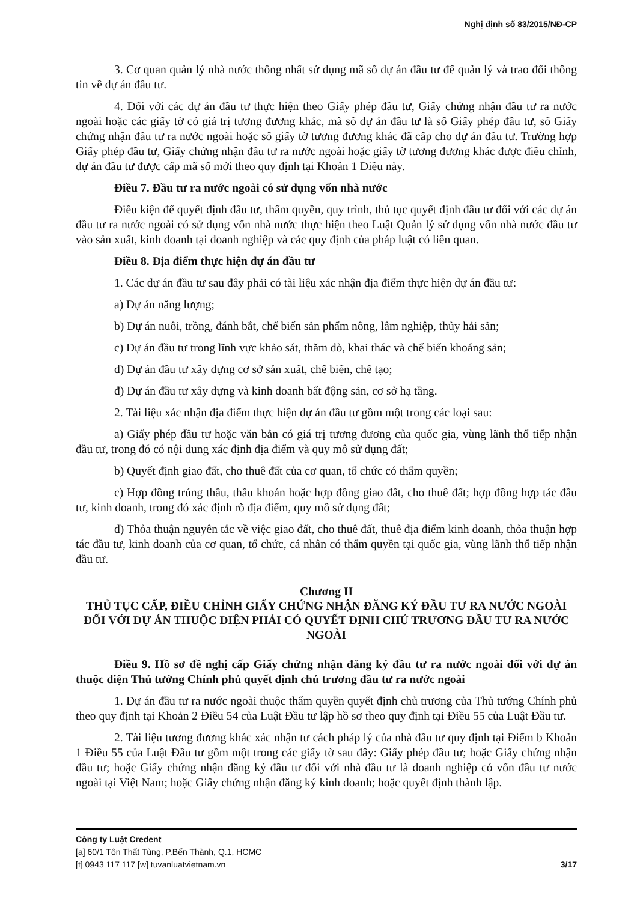Nghị định số 83/2015/NĐ-CP
3. Cơ quan quản lý nhà nước thống nhất sử dụng mã số dự án đầu tư để quản lý và trao đổi thông tin về dự án đầu tư.
4. Đối với các dự án đầu tư thực hiện theo Giấy phép đầu tư, Giấy chứng nhận đầu tư ra nước ngoài hoặc các giấy tờ có giá trị tương đương khác, mã số dự án đầu tư là số Giấy phép đầu tư, số Giấy chứng nhận đầu tư ra nước ngoài hoặc số giấy tờ tương đương khác đã cấp cho dự án đầu tư. Trường hợp Giấy phép đầu tư, Giấy chứng nhận đầu tư ra nước ngoài hoặc giấy tờ tương đương khác được điều chỉnh, dự án đầu tư được cấp mã số mới theo quy định tại Khoản 1 Điều này.
Điều 7. Đầu tư ra nước ngoài có sử dụng vốn nhà nước
Điều kiện để quyết định đầu tư, thẩm quyền, quy trình, thủ tục quyết định đầu tư đối với các dự án đầu tư ra nước ngoài có sử dụng vốn nhà nước thực hiện theo Luật Quản lý sử dụng vốn nhà nước đầu tư vào sản xuất, kinh doanh tại doanh nghiệp và các quy định của pháp luật có liên quan.
Điều 8. Địa điểm thực hiện dự án đầu tư
1. Các dự án đầu tư sau đây phải có tài liệu xác nhận địa điểm thực hiện dự án đầu tư:
a) Dự án năng lượng;
b) Dự án nuôi, trồng, đánh bắt, chế biến sản phẩm nông, lâm nghiệp, thủy hải sản;
c) Dự án đầu tư trong lĩnh vực khảo sát, thăm dò, khai thác và chế biến khoáng sản;
d) Dự án đầu tư xây dựng cơ sở sản xuất, chế biến, chế tạo;
đ) Dự án đầu tư xây dựng và kinh doanh bất động sản, cơ sở hạ tầng.
2. Tài liệu xác nhận địa điểm thực hiện dự án đầu tư gồm một trong các loại sau:
a) Giấy phép đầu tư hoặc văn bản có giá trị tương đương của quốc gia, vùng lãnh thổ tiếp nhận đầu tư, trong đó có nội dung xác định địa điểm và quy mô sử dụng đất;
b) Quyết định giao đất, cho thuê đất của cơ quan, tổ chức có thẩm quyền;
c) Hợp đồng trúng thầu, thầu khoán hoặc hợp đồng giao đất, cho thuê đất; hợp đồng hợp tác đầu tư, kinh doanh, trong đó xác định rõ địa điểm, quy mô sử dụng đất;
d) Thỏa thuận nguyên tắc về việc giao đất, cho thuê đất, thuê địa điểm kinh doanh, thỏa thuận hợp tác đầu tư, kinh doanh của cơ quan, tổ chức, cá nhân có thẩm quyền tại quốc gia, vùng lãnh thổ tiếp nhận đầu tư.
Chương II
THỦ TỤC CẤP, ĐIỀU CHỈNH GIẤY CHỨNG NHẬN ĐĂNG KÝ ĐẦU TƯ RA NƯỚC NGOÀI ĐỐI VỚI DỰ ÁN THUỘC DIỆN PHẢI CÓ QUYẾT ĐỊNH CHỦ TRƯƠNG ĐẦU TƯ RA NƯỚC NGOÀI
Điều 9. Hồ sơ đề nghị cấp Giấy chứng nhận đăng ký đầu tư ra nước ngoài đối với dự án thuộc diện Thủ tướng Chính phủ quyết định chủ trương đầu tư ra nước ngoài
1. Dự án đầu tư ra nước ngoài thuộc thẩm quyền quyết định chủ trương của Thủ tướng Chính phủ theo quy định tại Khoản 2 Điều 54 của Luật Đầu tư lập hồ sơ theo quy định tại Điều 55 của Luật Đầu tư.
2. Tài liệu tương đương khác xác nhận tư cách pháp lý của nhà đầu tư quy định tại Điểm b Khoản 1 Điều 55 của Luật Đầu tư gồm một trong các giấy tờ sau đây: Giấy phép đầu tư; hoặc Giấy chứng nhận đầu tư; hoặc Giấy chứng nhận đăng ký đầu tư đối với nhà đầu tư là doanh nghiệp có vốn đầu tư nước ngoài tại Việt Nam; hoặc Giấy chứng nhận đăng ký kinh doanh; hoặc quyết định thành lập.
Công ty Luật Credent
[a] 60/1 Tôn Thất Tùng, P.Bến Thành, Q.1, HCMC
[t] 0943 117 117 [w] tuvanluatvietnam.vn 3/17